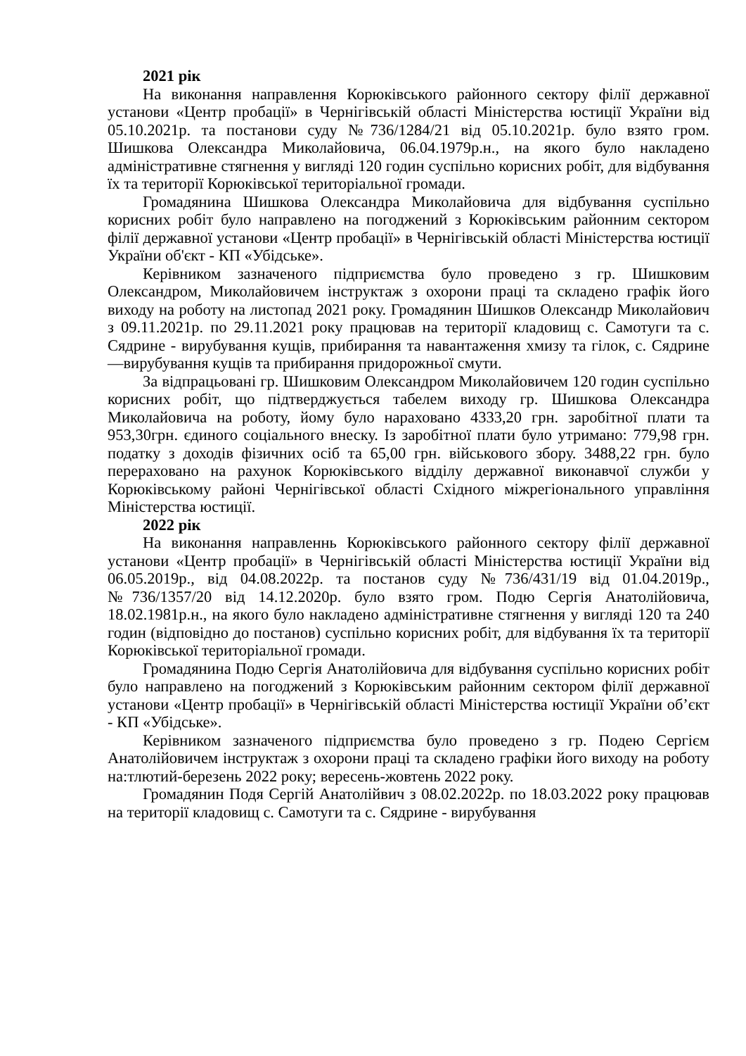2021 рік
На виконання направлення Корюківського районного сектору філії державної установи «Центр пробації» в Чернігівській області Міністерства юстиції України від 05.10.2021р. та постанови суду №736/1284/21 від 05.10.2021р. було взято гром. Шишкова Олександра Миколайовича, 06.04.1979р.н., на якого було накладено адміністративне стягнення у вигляді 120 годин суспільно корисних робіт, для відбування їх та території Корюківської територіальної громади.
Громадянина Шишкова Олександра Миколайовича для відбування суспільно корисних робіт було направлено на погоджений з Корюківським районним сектором філії державної установи «Центр пробації» в Чернігівській області Міністерства юстиції України об'єкт - КП «Убідське».
Керівником зазначеного підприємства було проведено з гр. Шишковим Олександром, Миколайовичем інструктаж з охорони праці та складено графік його виходу на роботу на листопад 2021 року. Громадянин Шишков Олександр Миколайович з 09.11.2021р. по 29.11.2021 року працював на території кладовищ с. Самотуги та с. Сядрине - вирубування кущів, прибирання та навантаження хмизу та гілок, с. Сядрине —вирубування кущів та прибирання придорожньої смути.
За відпрацьовані гр. Шишковим Олександром Миколайовичем 120 годин суспільно корисних робіт, що підтверджується табелем виходу гр. Шишкова Олександра Миколайовича на роботу, йому було нараховано 4333,20 грн. заробітної плати та 953,30грн. єдиного соціального внеску. Із заробітної плати було утримано: 779,98 грн. податку з доходів фізичних осіб та 65,00 грн. військового збору. 3488,22 грн. було перераховано на рахунок Корюківського відділу державної виконавчої служби у Корюківському районі Чернігівської області Східного міжрегіонального управління Міністерства юстиції.
2022 рік
На виконання направленнь Корюківського районного сектору філії державної установи «Центр пробації» в Чернігівській області Міністерства юстиції України від 06.05.2019р., від 04.08.2022р. та постанов суду №736/431/19 від 01.04.2019р., №736/1357/20 від 14.12.2020р. було взято гром. Подю Сергія Анатолійовича, 18.02.1981р.н., на якого було накладено адміністративне стягнення у вигляді 120 та 240 годин (відповідно до постанов) суспільно корисних робіт, для відбування їх та території Корюківської територіальної громади.
Громадянина Подю Сергія Анатолійовича для відбування суспільно корисних робіт було направлено на погоджений з Корюківським районним сектором філії державної установи «Центр пробації» в Чернігівській області Міністерства юстиції України об’єкт - КП «Убідське».
Керівником зазначеного підприємства було проведено з гр. Подею Сергієм Анатолійовичем інструктаж з охорони праці та складено графіки його виходу на роботу на:тлютий-березень 2022 року; вересень-жовтень 2022 року.
Громадянин Подя Сергій Анатолійвич з 08.02.2022р. по 18.03.2022 року працював на території кладовищ с. Самотуги та с. Сядрине - вирубування